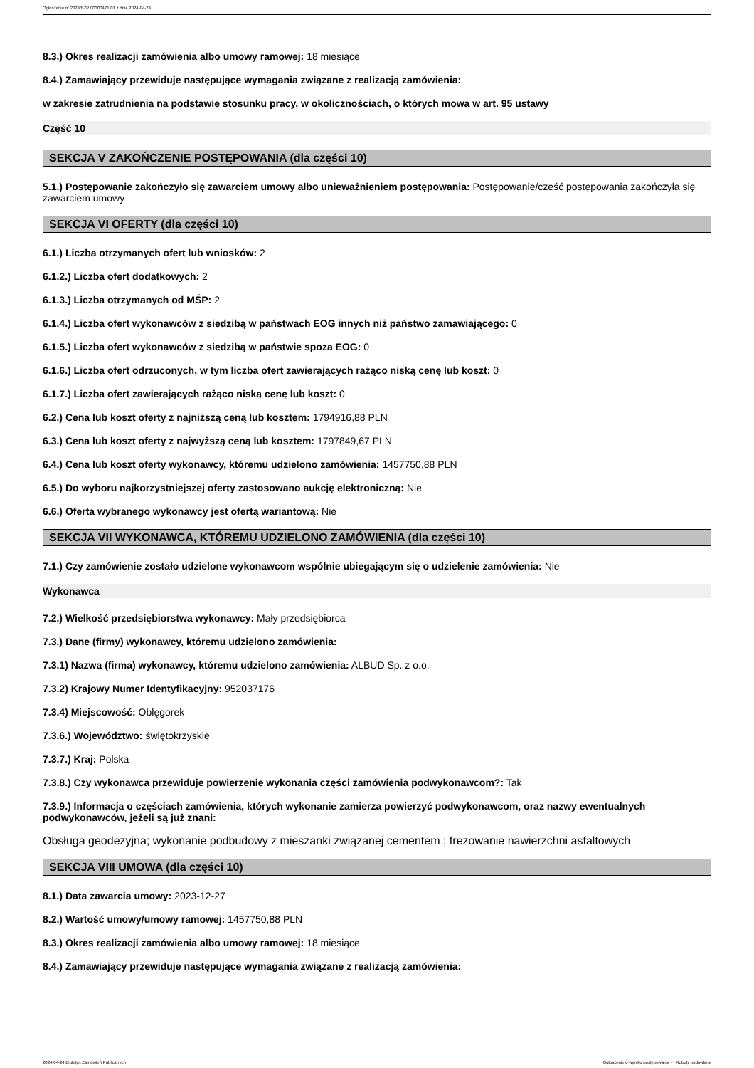Ogłoszenie nr 2024/BZP 00300471/01 z dnia 2024-04-24
8.3.) Okres realizacji zamówienia albo umowy ramowej: 18 miesiące
8.4.) Zamawiający przewiduje następujące wymagania związane z realizacją zamówienia:
w zakresie zatrudnienia na podstawie stosunku pracy, w okolicznościach, o których mowa w art. 95 ustawy
Część 10
SEKCJA V ZAKOŃCZENIE POSTĘPOWANIA (dla części 10)
5.1.) Postępowanie zakończyło się zawarciem umowy albo unieważnieniem postępowania: Postępowanie/cześć postępowania zakończyła się zawarciem umowy
SEKCJA VI OFERTY (dla części 10)
6.1.) Liczba otrzymanych ofert lub wniosków: 2
6.1.2.) Liczba ofert dodatkowych: 2
6.1.3.) Liczba otrzymanych od MŚP: 2
6.1.4.) Liczba ofert wykonawców z siedzibą w państwach EOG innych niż państwo zamawiającego: 0
6.1.5.) Liczba ofert wykonawców z siedzibą w państwie spoza EOG: 0
6.1.6.) Liczba ofert odrzuconych, w tym liczba ofert zawierających rażąco niską cenę lub koszt: 0
6.1.7.) Liczba ofert zawierających rażąco niską cenę lub koszt: 0
6.2.) Cena lub koszt oferty z najniższą ceną lub kosztem: 1794916,88 PLN
6.3.) Cena lub koszt oferty z najwyższą ceną lub kosztem: 1797849,67 PLN
6.4.) Cena lub koszt oferty wykonawcy, któremu udzielono zamówienia: 1457750,88 PLN
6.5.) Do wyboru najkorzystniejszej oferty zastosowano aukcję elektroniczną: Nie
6.6.) Oferta wybranego wykonawcy jest ofertą wariantową: Nie
SEKCJA VII WYKONAWCA, KTÓREMU UDZIELONO ZAMÓWIENIA (dla części 10)
7.1.) Czy zamówienie zostało udzielone wykonawcom wspólnie ubiegającym się o udzielenie zamówienia: Nie
Wykonawca
7.2.) Wielkość przedsiębiorstwa wykonawcy: Mały przedsiębiorca
7.3.) Dane (firmy) wykonawcy, któremu udzielono zamówienia:
7.3.1) Nazwa (firma) wykonawcy, któremu udzielono zamówienia: ALBUD Sp. z o.o.
7.3.2) Krajowy Numer Identyfikacyjny: 952037176
7.3.4) Miejscowość: Oblęgorek
7.3.6.) Województwo: świętokrzyskie
7.3.7.) Kraj: Polska
7.3.8.) Czy wykonawca przewiduje powierzenie wykonania części zamówienia podwykonawcom?: Tak
7.3.9.) Informacja o częściach zamówienia, których wykonanie zamierza powierzyć podwykonawcom, oraz nazwy ewentualnych podwykonawców, jeżeli są już znani:
Obsługa geodezyjna; wykonanie podbudowy z mieszanki związanej cementem ; frezowanie nawierzchni asfaltowych
SEKCJA VIII UMOWA (dla części 10)
8.1.) Data zawarcia umowy: 2023-12-27
8.2.) Wartość umowy/umowy ramowej: 1457750,88 PLN
8.3.) Okres realizacji zamówienia albo umowy ramowej: 18 miesiące
8.4.) Zamawiający przewiduje następujące wymagania związane z realizacją zamówienia:
2024-04-24 Biuletyn Zamówień Publicznych Ogłoszenie o wyniku postępowania - - Roboty budowlane